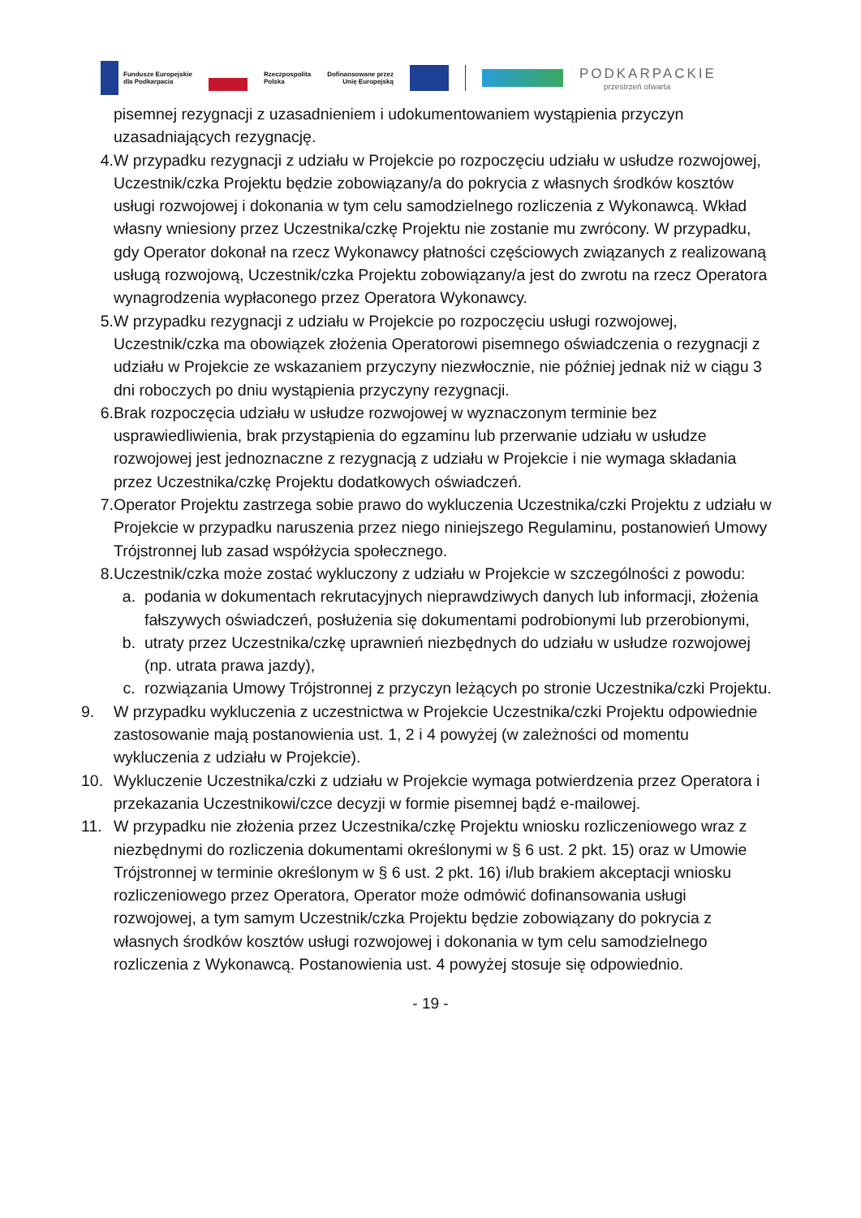Fundusze Europejskie
dla Podkarpacia
Rzeczpospolita
Polska
Dofinansowane przez
Unię Europejską
PODKARPACKIE
przestrzeń otwarta
pisemnej rezygnacji z uzasadnieniem i udokumentowaniem wystąpienia przyczyn uzasadniających rezygnację.
4. W przypadku rezygnacji z udziału w Projekcie po rozpoczęciu udziału w usłudze rozwojowej, Uczestnik/czka Projektu będzie zobowiązany/a do pokrycia z własnych środków kosztów usługi rozwojowej i dokonania w tym celu samodzielnego rozliczenia z Wykonawcą. Wkład własny wniesiony przez Uczestnika/czkę Projektu nie zostanie mu zwrócony. W przypadku, gdy Operator dokonał na rzecz Wykonawcy płatności częściowych związanych z realizowaną usługą rozwojową, Uczestnik/czka Projektu zobowiązany/a jest do zwrotu na rzecz Operatora wynagrodzenia wypłaconego przez Operatora Wykonawcy.
5. W przypadku rezygnacji z udziału w Projekcie po rozpoczęciu usługi rozwojowej, Uczestnik/czka ma obowiązek złożenia Operatorowi pisemnego oświadczenia o rezygnacji z udziału w Projekcie ze wskazaniem przyczyny niezwłocznie, nie później jednak niż w ciągu 3 dni roboczych po dniu wystąpienia przyczyny rezygnacji.
6. Brak rozpoczęcia udziału w usłudze rozwojowej w wyznaczonym terminie bez usprawiedliwienia, brak przystąpienia do egzaminu lub przerwanie udziału w usłudze rozwojowej jest jednoznaczne z rezygnacją z udziału w Projekcie i nie wymaga składania przez Uczestnika/czkę Projektu dodatkowych oświadczeń.
7. Operator Projektu zastrzega sobie prawo do wykluczenia Uczestnika/czki Projektu z udziału w Projekcie w przypadku naruszenia przez niego niniejszego Regulaminu, postanowień Umowy Trójstronnej lub zasad współżycia społecznego.
8. Uczestnik/czka może zostać wykluczony z udziału w Projekcie w szczególności z powodu:
a. podania w dokumentach rekrutacyjnych nieprawdziwych danych lub informacji, złożenia fałszywych oświadczeń, posłużenia się dokumentami podrobionymi lub przerobionymi,
b. utraty przez Uczestnika/czkę uprawnień niezbędnych do udziału w usłudze rozwojowej (np. utrata prawa jazdy),
c. rozwiązania Umowy Trójstronnej z przyczyn leżących po stronie Uczestnika/czki Projektu.
9. W przypadku wykluczenia z uczestnictwa w Projekcie Uczestnika/czki Projektu odpowiednie zastosowanie mają postanowienia ust. 1, 2 i 4 powyżej (w zależności od momentu wykluczenia z udziału w Projekcie).
10. Wykluczenie Uczestnika/czki z udziału w Projekcie wymaga potwierdzenia przez Operatora i przekazania Uczestnikowi/czce decyzji w formie pisemnej bądź e-mailowej.
11. W przypadku nie złożenia przez Uczestnika/czkę Projektu wniosku rozliczeniowego wraz z niezbędnymi do rozliczenia dokumentami określonymi w § 6 ust. 2 pkt. 15) oraz w Umowie Trójstronnej w terminie określonym w § 6 ust. 2 pkt. 16) i/lub brakiem akceptacji wniosku rozliczeniowego przez Operatora, Operator może odmówić dofinansowania usługi rozwojowej, a tym samym Uczestnik/czka Projektu będzie zobowiązany do pokrycia z własnych środków kosztów usługi rozwojowej i dokonania w tym celu samodzielnego rozliczenia z Wykonawcą. Postanowienia ust. 4 powyżej stosuje się odpowiednio.
- 19 -